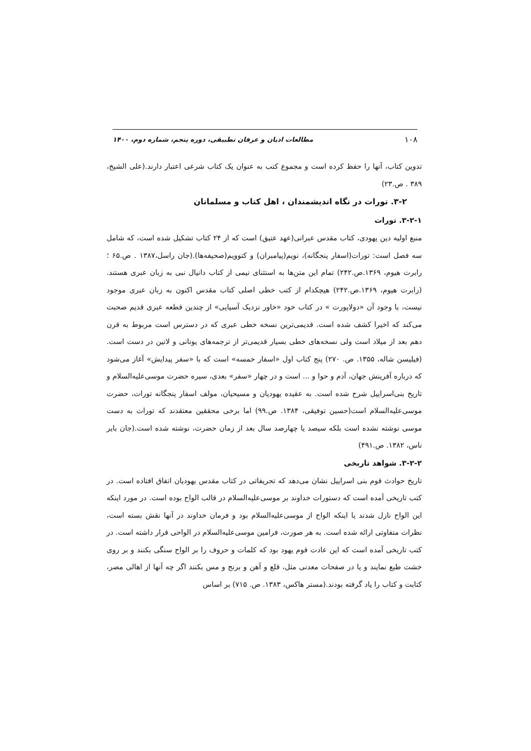۱۰۸ مطالعات ادیان و عرفان تطبیقی، دوره پنجم، شماره دوم، ۱۴۰۰
تدوین کتاب، آنها را حفظ کرده است و مجموع کتب به عنوان یک کتاب شرعی اعتبار دارند.(علی الشیخ، ۳۸۹ . ص.۲۳)
۳-۲. تورات در نگاه اندیشمندان ، اهل کتاب و مسلمانان
۳-۲-۱. تورات
منبع اولیه دین یهودی، کتاب مقدس عبرانی(عهد عتیق) است که از ۲۴ کتاب تشکیل شده است، که شامل سه فصل است: تورات(اسفار پنجگانه)، نویم(پیامبران) و کتوویم(صحیفه‌ها).(جان راسل،۱۳۸۷ . ص.۶۵ ؛ رابرت هیوم، ۱۳۶۹.ص.۲۴۲) تمام این متن‌ها به استثنای نیمی از کتاب دانیال نبی به زبان عبری هستند.(رابرت هیوم، ۱۳۶۹.ص.۲۴۲) هیچکدام از کتب خطی اصلی کتاب مقدس اکنون به زبان عبری موجود نیست، با وجود آن «دولاپورت » در کتاب خود «خاور نزدیک آسیایی» از چندین قطعه عبری قدیم صحبت می‌کند که اخیرا کشف شده است. قدیمی‌ترین نسخه خطی عبری که در دسترس است مربوط به قرن دهم بعد از میلاد است ولی نسخه‌های خطی بسیار قدیمی‌تر از ترجمه‌های یونانی و لاتین در دست است.(فیلیسن شاله، ۱۳۵۵. ص. ۲۷۰) پنج کتاب اول «اسفار خمسه» است که با «سفر پیدایش» آغاز می‌شود که درباره آفرینش جهان، آدم و حوا و ... است و در چهار «سفر» بعدی، سیره حضرت موسی‌علیه‌السلام و تاریخ بنی‌اسراییل شرح شده است. به عقیده یهودیان و مسیحیان، مولف اسفار پنجگانه تورات، حضرت موسی‌علیه‌السلام است(حسین توفیقی، ۱۳۸۴. ص.۹۹) اما برخی محققین معتقدند که تورات به دست موسی نوشته نشده است بلکه سیصد یا چهارصد سال بعد از زمان حضرت، نوشته شده است.(جان بایر ناس، ۱۳۸۲. ص.۴۹۱)
۳-۲-۲. شواهد تاریخی
تاریخ حوادث قوم بنی اسراییل نشان می‌دهد که تحریفاتی در کتاب مقدس یهودیان اتفاق افتاده است. در کتب تاریخی آمده است که دستورات خداوند بر موسی‌علیه‌السلام در قالب الواح بوده است. در مورد اینکه این الواح نازل شدند یا اینکه الواح از موسی‌علیه‌السلام بود و فرمان خداوند در آنها نقش بسته است، نظرات متفاوتی ارائه شده است. به هر صورت، فرامین موسی‌علیه‌السلام در الواحی قرار داشته است. در کتب تاریخی آمده است که این عادت قوم یهود بود که کلمات و حروف را بر الواح سنگی بکنند و بر روی خشت طبع نمایند و یا در صفحات معدنی مثل، قلع و آهن و برنج و مس بکنند اگر چه آنها از اهالی مصر، کتابت و کتاب را یاد گرفته بودند.(مستر هاکس، ۱۳۸۳. ص. ۷۱۵) بر اساس